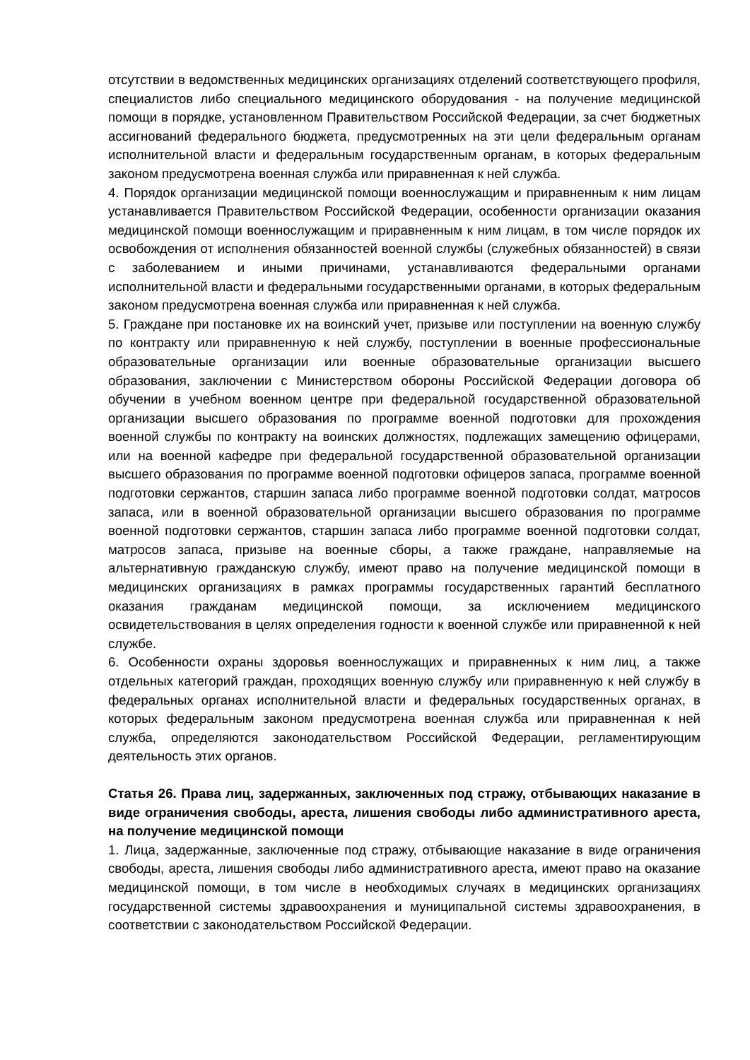отсутствии в ведомственных медицинских организациях отделений соответствующего профиля, специалистов либо специального медицинского оборудования - на получение медицинской помощи в порядке, установленном Правительством Российской Федерации, за счет бюджетных ассигнований федерального бюджета, предусмотренных на эти цели федеральным органам исполнительной власти и федеральным государственным органам, в которых федеральным законом предусмотрена военная служба или приравненная к ней служба.
4. Порядок организации медицинской помощи военнослужащим и приравненным к ним лицам устанавливается Правительством Российской Федерации, особенности организации оказания медицинской помощи военнослужащим и приравненным к ним лицам, в том числе порядок их освобождения от исполнения обязанностей военной службы (служебных обязанностей) в связи с заболеванием и иными причинами, устанавливаются федеральными органами исполнительной власти и федеральными государственными органами, в которых федеральным законом предусмотрена военная служба или приравненная к ней служба.
5. Граждане при постановке их на воинский учет, призыве или поступлении на военную службу по контракту или приравненную к ней службу, поступлении в военные профессиональные образовательные организации или военные образовательные организации высшего образования, заключении с Министерством обороны Российской Федерации договора об обучении в учебном военном центре при федеральной государственной образовательной организации высшего образования по программе военной подготовки для прохождения военной службы по контракту на воинских должностях, подлежащих замещению офицерами, или на военной кафедре при федеральной государственной образовательной организации высшего образования по программе военной подготовки офицеров запаса, программе военной подготовки сержантов, старшин запаса либо программе военной подготовки солдат, матросов запаса, или в военной образовательной организации высшего образования по программе военной подготовки сержантов, старшин запаса либо программе военной подготовки солдат, матросов запаса, призыве на военные сборы, а также граждане, направляемые на альтернативную гражданскую службу, имеют право на получение медицинской помощи в медицинских организациях в рамках программы государственных гарантий бесплатного оказания гражданам медицинской помощи, за исключением медицинского освидетельствования в целях определения годности к военной службе или приравненной к ней службе.
6. Особенности охраны здоровья военнослужащих и приравненных к ним лиц, а также отдельных категорий граждан, проходящих военную службу или приравненную к ней службу в федеральных органах исполнительной власти и федеральных государственных органах, в которых федеральным законом предусмотрена военная служба или приравненная к ней служба, определяются законодательством Российской Федерации, регламентирующим деятельность этих органов.
Статья 26. Права лиц, задержанных, заключенных под стражу, отбывающих наказание в виде ограничения свободы, ареста, лишения свободы либо административного ареста, на получение медицинской помощи
1. Лица, задержанные, заключенные под стражу, отбывающие наказание в виде ограничения свободы, ареста, лишения свободы либо административного ареста, имеют право на оказание медицинской помощи, в том числе в необходимых случаях в медицинских организациях государственной системы здравоохранения и муниципальной системы здравоохранения, в соответствии с законодательством Российской Федерации.